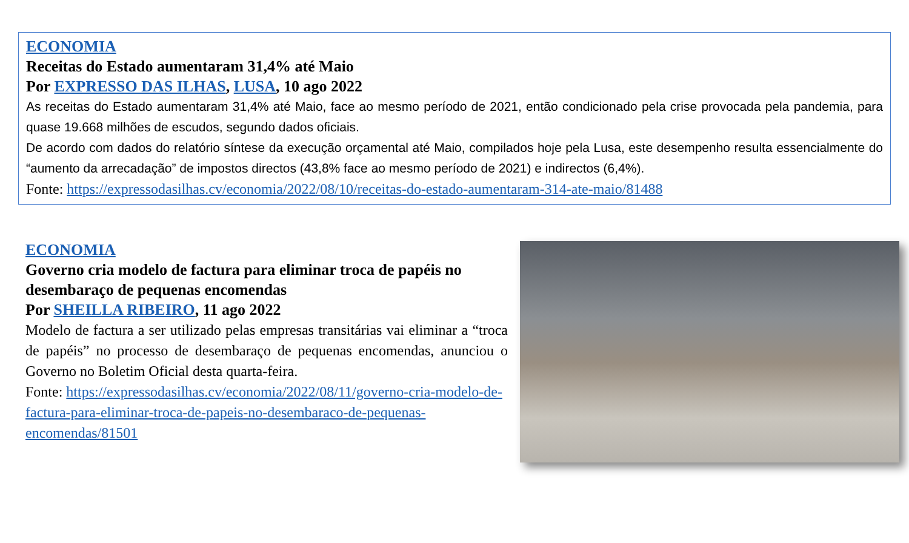ECONOMIA
Receitas do Estado aumentaram 31,4% até Maio
Por EXPRESSO DAS ILHAS, LUSA, 10 ago 2022
As receitas do Estado aumentaram 31,4% até Maio, face ao mesmo período de 2021, então condicionado pela crise provocada pela pandemia, para quase 19.668 milhões de escudos, segundo dados oficiais.
De acordo com dados do relatório síntese da execução orçamental até Maio, compilados hoje pela Lusa, este desempenho resulta essencialmente do “aumento da arrecadação” de impostos directos (43,8% face ao mesmo período de 2021) e indirectos (6,4%).
Fonte: https://expressodasilhas.cv/economia/2022/08/10/receitas-do-estado-aumentaram-314-ate-maio/81488
ECONOMIA
Governo cria modelo de factura para eliminar troca de papéis no desembaraço de pequenas encomendas
Por SHEILLA RIBEIRO, 11 ago 2022
Modelo de factura a ser utilizado pelas empresas transitárias vai eliminar a “troca de papéis” no processo de desembaraço de pequenas encomendas, anunciou o Governo no Boletim Oficial desta quarta-feira.
Fonte: https://expressodasilhas.cv/economia/2022/08/11/governo-cria-modelo-de-factura-para-eliminar-troca-de-papeis-no-desembaraco-de-pequenas-encomendas/81501